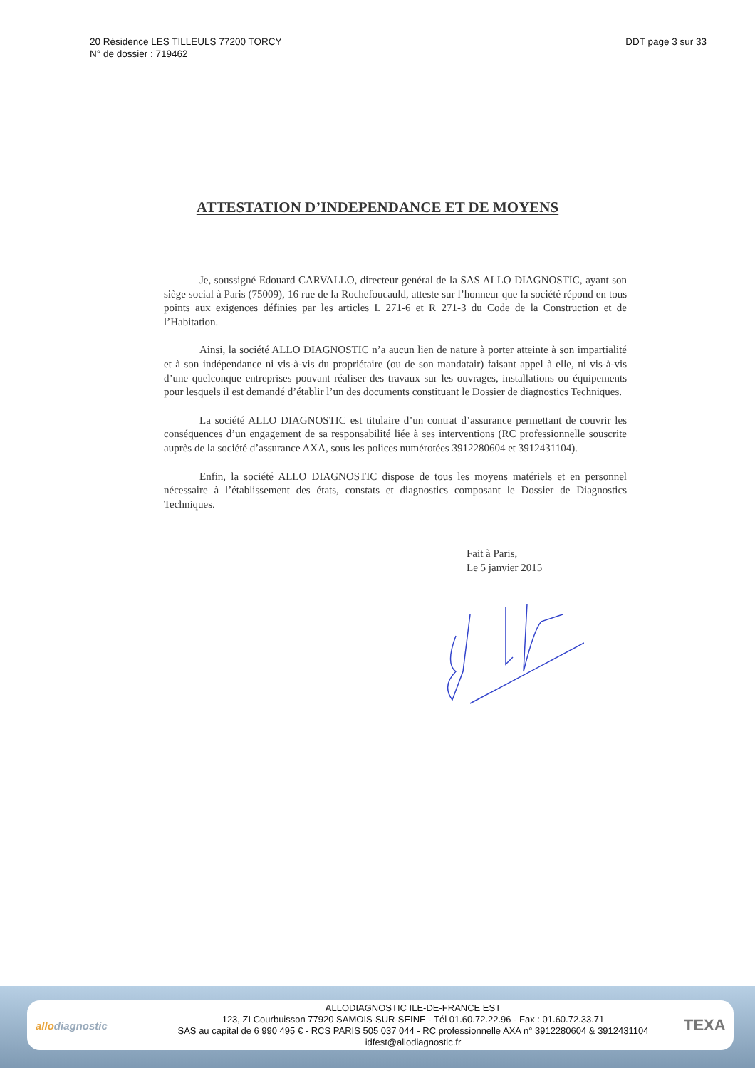20 Résidence LES TILLEULS 77200 TORCY
N° de dossier : 719462
DDT page 3 sur 33
ATTESTATION D’INDEPENDANCE ET DE MOYENS
Je, soussigné Edouard CARVALLO, directeur genéral de la SAS ALLO DIAGNOSTIC, ayant son siège social à Paris (75009), 16 rue de la Rochefoucauld, atteste sur l’honneur que la société répond en tous points aux exigences définies par les articles L 271-6 et R 271-3 du Code de la Construction et de l’Habitation.
Ainsi, la société ALLO DIAGNOSTIC n’a aucun lien de nature à porter atteinte à son impartialité et à son indépendance ni vis-à-vis du propriétaire (ou de son mandatair) faisant appel à elle, ni vis-à-vis d’une quelconque entreprises pouvant réaliser des travaux sur les ouvrages, installations ou équipements pour lesquels il est demandé d’établir l’un des documents constituant le Dossier de diagnostics Techniques.
La société ALLO DIAGNOSTIC est titulaire d’un contrat d’assurance permettant de couvrir les conséquences d’un engagement de sa responsabilité liée à ses interventions (RC professionnelle souscrite auprès de la société d’assurance AXA, sous les polices numérotées 3912280604 et 3912431104).
Enfin, la société ALLO DIAGNOSTIC dispose de tous les moyens matériels et en personnel nécessaire à l’établissement des états, constats et diagnostics composant le Dossier de Diagnostics Techniques.
Fait à Paris,
Le 5 janvier 2015
allodiagnostic
ALLODIAGNOSTIC ILE-DE-FRANCE EST
123, ZI Courbuisson 77920 SAMOIS-SUR-SEINE - Tél 01.60.72.22.96 - Fax : 01.60.72.33.71
SAS au capital de 6 990 495 € - RCS PARIS 505 037 044 - RC professionnelle AXA n° 3912280604 & 3912431104
idfest@allodiagnostic.fr
TEXA